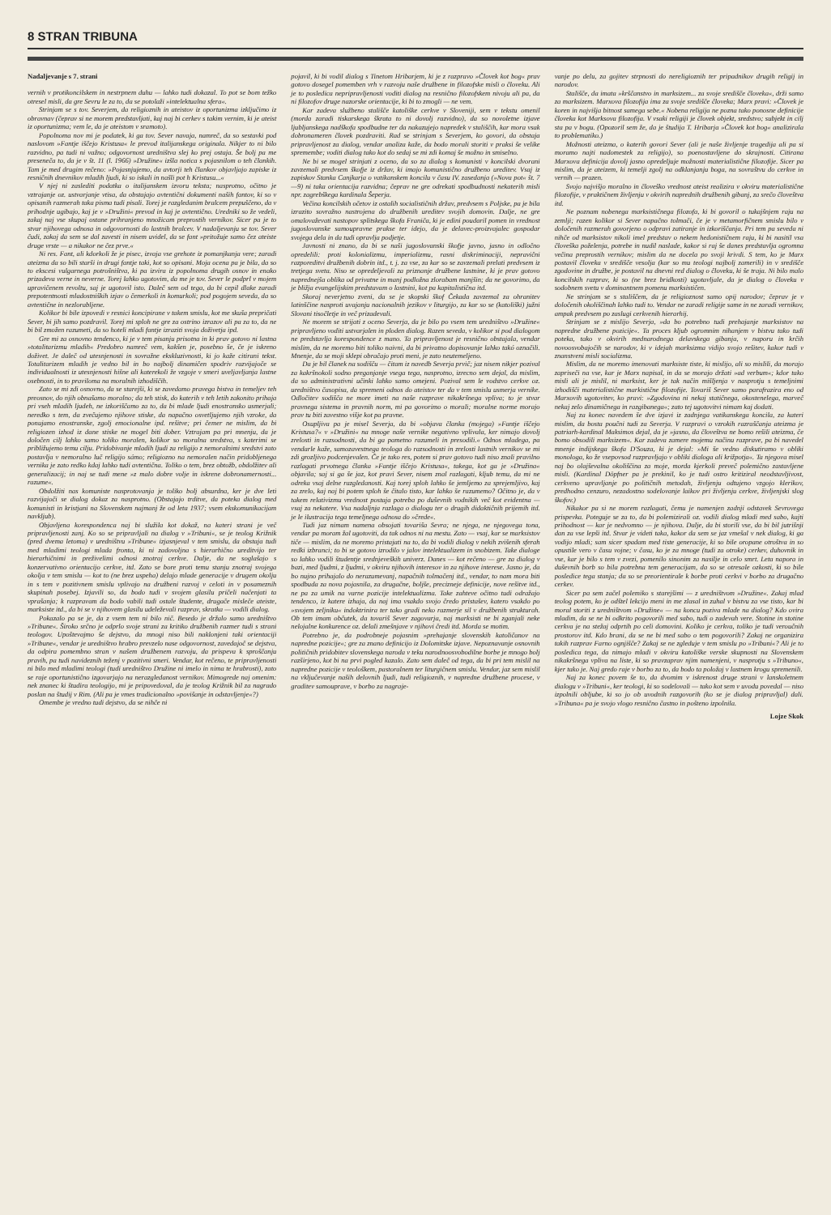8 STRAN TRIBUNA
Nadaljevanje s 7. strani
vernih v protikoncilskem in nestrpnem duhu — lahko tudi dokazal. To pot se bom težko otresel misli, da gre Sevru le za to, da se potolaži »intelektualna sfera«.
Strinjam se s tov. Severjem, da religioznih in ateistov iz oportunizma izključimo iz obravnav (čeprav si ne morem predstavljati, kaj naj bi cerkev s takim vernim, ki je ateist iz oportunizma; vem le, da je ateistom v sramoto).
Popolnoma nov mi je podatek, ki ga tov. Sever navaja, namreč, da so sestavki pod naslovom »Fantje iščejo Kristusa« le prevod italijanskega originala. Nikjer to ni bilo razvidno, pa tudi ni važno; odgovornost uredništva slej ko prej ostaja. Še bolj pa me preseneča to, da je v št. 11 (l. 1966) »Družine« izšla notica s pojasnilom o teh člankih. Tam je med drugim rečeno: »Pojasnjujemo, da avtorji teh člankov objavljajo zapiske iz resničnih dnevnikov mladih ljudi, ki so iskali in našli pot h Kristusu...«
V njej ni zaslediti podatka o italijanskem izvoru teksta; nasprotno, očitno je vztrajanje oz. ustvarjanje vtisa, da obstajajo avtentični dokumenti naših fantov, ki so v opisanih razmerah taka pisma tudi pisali. Torej je razgledanim bralcem prepuščeno, da v prihodnje ugibajo, kaj je v »Družini« prevod in kaj je avtentično. Uredniki so že vedeli, zakaj naj vse skupaj ostane prihranjeno množicam preprostih vernikov. Sicer pa je to stvar njihovega odnosa in odgovornosti do lastnih bralcev. V nadaljevanju se tov. Sever čudi, zakaj da sem se dal zavesti in nisem uvidel, da se fant »pritožuje samo čez ateiste druge vrste — a nikakor ne čez prve.«
Ni res. Fant, ali kdorkoli že je pisec, izvaja vse grehote iz pomanjkanja vere; zaradi ateizma da so bili starši in drugi fantje taki, kot so opisani. Moja ocena pa je bila, da so to ekscesi vulgarnega potrošništva, ki pa izvira iz popolnoma drugih osnov in enako prizadeva verne in neverne. Torej lahko ugotovim, da me je tov. Sever le podprl v mojem upravičenem revoltu, saj je ugotovil isto. Daleč sem od tega, da bi cepil dlake zaradi prepotentnosti mladostniških izjav o čemerkoli in komurkoli; pod pogojem seveda, da so avtentične in nezlorabljene.
Kolikor bi bile izpovedi v resnici koncipirane v takem smislu, kot me skuša prepričati Sever, bi jih samo pozdravil. Torej mi sploh ne gre za ostrino izrazov ali pa za to, da ne bi bil zmožen razumeti, da so hoteli mladi fantje izraziti svoja doživetja ipd.
Gre mi za osnovno tendenco, ki je v tem pisanju prisotna in ki prav gotovo ni lastna »totalitarizmu mladih« Predobro namreč vem, kakšen je, posebno še, če je iskreno doživet. Je daleč od utesnjenosti in sovražne ekskluzivnosti, ki jo kaže citirani tekst. Totalitarizem mladih je vedno bil in bo najbolj dinamičen spodriv razvijajoče se individualnosti iz utesnjenosti hišne ali katerekoli že vzgoje v smeri uveljavljanja lastne osebnosti, in to praviloma na moralnih izhodiščih.
Zato se mi zdi osnovno, da se starejši, ki se zavedamo pravega bistva in temeljev teh preosnov, do njih obnašamo moralno; da teh stisk, do katerih v teh letih zakonito prihaja pri vseh mladih ljudeh, ne izkoriščamo za to, da bi mlade ljudi enostransko usmerjali; neredko s tem, da zvečujemo njihove stiske, da napačno osvetljujemo njih vzroke, da ponujamo enostranske, zgolj emocionalne ipd. rešitve; pri čemer ne mislim, da bi religiozen izhod iz dane stiske ne mogel biti dober. Vztrajam pa pri mnenju, da je določen cilj lahko samo toliko moralen, kolikor so moralna sredstva, s katerimi se približujemo temu cilju. Pridobivanje mladih ljudi za religijo z nemoralnimi sredstvi zato postavlja v nemoralno luč religijo sámo; religiozno na nemoralen način pridobljenega vernika je zato redko kdaj lahko tudi avtentična. Toliko o tem, brez obtožb, obdolžitev ali generalizacij; in naj se tudi mene »z malo dobre volje in iskrene dobronamernosti... razume«.
Obdolžiti nas komuniste nasprotovanja je toliko bolj absurdna, ker je dve leti razvijajoči se dialog dokaz za nasprotno. (Obstajajo trditve, da poteka dialog med komunisti in kristjani na Slovenskem najmanj že od leta 1937; vsem ekskomunikacijam navkljub).
Objavljena korespondenca naj bi služila kot dokaž, na kateri strani je več pripravljenosti zanj. Ko so se pripravljali na dialog v »Tribuni«, se je teolog Križnik (pred dvema letoma) v uredništvu »Tribune« izjasnjeval v tem smislu, da obstaja tudi med mladimi teologi mlada fronta, ki ni zadovoljna s hierarhično ureditvijo ter hierarhičnimi in preživelimi odnosi znotraj cerkve. Dalje, da ne soglašajo s konzervativno orientacijo cerkve, itd. Zato se bore proti temu stanju znotraj svojega okolja v tem smislu — kot to (ne brez uspeha) delajo mlade generacije v drugem okolju in s tem v pozitivnem smislu vplivajo na družbeni razvoj v celoti in v posameznih skupinah posebej. Izjavili so, da bodo tudi v svojem glasilu pričeli načenjati ta vprašanja; k razpravam da bodo vabili tudi ostale študente, drugače misleče ateiste, marksiste itd., da bi se v njihovem glasilu udeleževali razprav, skratka — vodili dialog.
Pokazalo pa se je, da z vsem tem ni bilo nič. Besedo je držalo samo uredništvo »Tribune«. Široko srčno je odprlo svoje strani za kritiko družbenih razmer tudi s strani teologov. Upoštevajmo še dejstvo, da mnogi niso bili naklonjeni taki orientaciji »Tribune«, vendar je uredništvo hrabro prevzelo nase odgovornost, zavedajoč se dejstva, da odpira pomembno stran v našem družbenem razvoju, da prispeva k sproščanju pravih, pa tudi navideznih teženj v pozitivni smeri. Vendar, kot rečeno, te pripravljenosti ni bilo med mladimi teologi (tudi uredništvo Družine ni imelo in nima te hrabrosti), zato se raje oportunistično izgovarjajo na nerazgledanost vernikov. Mimogrede naj omenim: nek znanec ki študira teologijo, mi je pripovedoval, da je teolog Križnik bil za nagrado poslan na študij v Rim. (Ali pa je vmes tradicionalno »povišanje in odstavljenje«?)
Omembe je vredno tudi dejstvo, da se nihče ni
pojavil, ki bi vodil dialog s Tinetom Hribarjem, ki je z razpravo »Človek kot bog« prav gotovo dosegel pomemben vrh v razvoju naše družbene in filozofske misli o človeku. Ali je to posledica nepripravljenosti voditi dialog na resnično filozofskem nivoju ali pa, da ni filozofov druge nazorske orientacije, ki bi to zmogli — ne vem.
Kar zadeva službeno stališče katoliške cerkve v Sloveniji, sem v tekstu omenil (morda zaradi tiskarskega škrata to ni dovolj razvidno), da so novoletne izjave ljubljanskega nadškofa spodbudne ter da nakazujejo napredek v stališčih, kar mora vsak dobronameren človek pozdraviti. Rad se strinjam s Severjem, ko govori, da obstaja pripravljenost za dialog, vendar analiza kaže, da bodo morali storiti v praksi še velike spremembe; voditi dialog tako kot do sedaj se mi zdi komaj še možno in smiselno.
Ne bi se mogel strinjati z oceno, da so za dialog s komunisti v koncilski dvorani zavzemali predvsem škofje iz držav, ki imajo komunistično družbeno ureditev. Vsaj iz zapiskov Stanka Canjkarja o vatikanskem koncilu v času IV. zasedanja (»Nova pot« št. 7—9) ni taka orientacija razvidna; čeprav ne gre odrekati spodbudnosti nekaterih misli npr. zagrebškega kardinala Šeperja.
Večina koncilskih očetov iz ostalih socialističnih držav, predvsem s Poljske, pa je bila izrazito sovražno nastrojena do družbenih ureditev svojih domovin. Dalje, ne gre omalovaževati nastopov splitskega škofa Franiča, ki je edini poudaril pomen in vrednost jugoslovanske samoupravne prakse ter idejo, da je delavec-proizvajalec gospodar svojega dela in da tudi opravlja podjetje.
Javnosti ni znano, da bi se naši jugoslovanski škofje javno, jasno in odločno opredelili: proti kolonializmu, imperializmu, rasni diskriminaciji, nepravični razporeditvi družbenih dobrin itd., t. j. za vse, za kar so se zavzemali prelati predvsem iz tretjega sveta. Niso se opredeljevali za priznanje družbene lastnine, ki je prav gotovo naprednejša oblika od privatne in manj podložna zlorabam manjšin; da ne govorimo, da je bližja evangelijskim predstavam o lastnini, kot pa kapitalistična itd.
Skoraj neverjetno zveni, da se je skopski škof Čekada zavzemal za ohranitev latinščine nasproti uvajanju nacionalnih jezikov v liturgijo, za kar so se (katoliški) južni Slovani tisočletje in več prizadevali.
Ne morem se strijati z oceno Severja, da je bilo po vsem tem uredništvo »Družine« pripravljeno voditi ustvarjalen in ploden dialog. Razen seveda, v kolikor si pod dialogom ne predstavlja korespondence z mano. Ta pripravljenost je resnično obstajala, vendar mislim, da ne moremo biti toliko naivni, da bi privatno dopisovanje lahko takó označili. Mnenje, da se moji sklepi obračajo proti meni, je zato neutemeljeno.
Da je bil članek na sodišču — čitam iz navedb Severja prvič; jaz nisem nikjer pozival za kakršnokoli sodno preganjanje vsega tega, nasprotno, izrecno sem dejal, da mislim, da so administrativni učinki lahko samo omejeni. Pozival sem le vodstvo cerkve oz. uredništvo časopisa, da spremeni odnos do ateistov ter da v tem smislu usmerja vernike. Odločitev sodišča ne more imeti na naše razprave nikakršnega vpliva; to je stvar pravnega sistema in pravnih norm, mi pa govorimo o morali; moralne norme morajo prav tu biti zavestno višje kot pa pravne.
Osupljiva pa je misel Severja, da bi »objava članka (mojega) »Fantje iščejo Kristusa?« v »Družini« na mnoge naše vernike negativno vplivala, ker nimajo dovolj zrelosti in razsodnosti, da bi ga pametno razumeli in presodili.« Odnos mladega, pa vendarle kaže, samozavestnega teologa do razsodnosti in zrelosti lastnih vernikov se mi zdi grozljivo podcenjevalen. Če je tako res, potem si prav gotovo tudi niso znali pravilno razlagati prvotnega članka »Fantje iščejo Kristusa«, takega, kot ga je »Družina« objavila; saj si ga še jaz, kot pravi Sever, nisem znal razlagati, kljub temu, da mi ne odreka vsaj delne razgledanosti. Kaj torej sploh lahko še jemljemo za sprejemljivo, kaj za zrelo, kaj naj bi potem sploh še čitalo tisto, kar lahko še razumemo? Očitno je, da v takem relativizmu vrednost postaja potreba po duševnih vodnikih več kot evidentna — vsaj za nekatere. Vsa nadaljnja razlaga o dialogu ter o drugih didaktičnih prijemih itd. je le ilustracija tega temeljnega odnosa do »črede«.
Tudi jaz nimam namena obsojati tovariša Sevra; ne njega, ne njegovega tona, vendar pa moram žal ugotoviti, da tak odnos ni na mestu. Zato — vsaj, kar se marksistov tiče — mislim, da ne moremo pristajati na to, da bi vodili dialog v nekih zvišenih sferah redki izbranci; to bi se gotovo izrodilo v jalov intelektualizem in snobizem. Take dialoge so lahko vodili študentje srednjeveških univerz. Danes — kot rečeno — gre za dialog v bazi, med ljudmi, z ljudmi, v okviru njihovih interesov in za njihove interese. Jasno je, da bo nujno prihajalo do nerazumevanj, napačnih tolmačenj itd., vendar, to nam mora biti spodbuda za nova pojasnila, za drugačne, boljše, precizneje definicije, nove rešitve itd., ne pa za umik na varne pozicije intelektualizma. Take zahteve očitno tudi odražajo tendenco, iz katere izhaja, da naj ima vsakdo svojo čredo pristašev, katero vsakdo po »svojem zeljniku« indoktrinira ter tako gradi neko razmerje sil v družbenih strukturah. Ob tem imam občutek, da tovariš Sever zagovarja, naj marksisti ne bi zganjali neke nelojalne konkurence oz. delali zmešnjave v njihovi čredi itd. Morda se motim.
Potrebno je, da podrobneje pojasnim »prehajanje slovenskih katoličanov na napredne pozicije«; gre za znano definicijo iz Dolomitske izjave. Nepoznavanje osnovnih političnih pridobitev slovenskega naroda v teku narodnoosvobodilne borbe je mnogo bolj razširjeno, kot bi na prvi pogled kazalo. Zato sem daleč od tega, da bi pri tem mislil na napredne pozicije v teološkem, pastoralnem ter liturgičnem smislu. Vendar, jaz sem mislil na vključevanje naših delovnih ljudi, tudi religioznih, v napredne družbene procese, v graditev samouprave, v borbo za nagraje-
vanje po delu, za gojitev strpnosti do nereligioznih ter pripadnikov drugih religij in narodov.
Stališče, da imata »krščanstvo in marksizem... za svoje središče človeka«, drži samo za marksizem. Marxova filozofija ima za svoje središče človeka; Marx pravi: »Človek je koren in najvišja bitnost samega sebe.« Nobena religija ne pozna tako ponosne definicije človeka kot Marksova filozofija. V vsaki religiji je človek objekt, sredstvo; subjekt in cilj sta pa v bogu. (Opozoril sem že, da je študija T. Hribarja »Človek kot bog« analizirala to problematiko.)
Možnosti ateizma, o katerih govori Sever (ali je naše življenje tragedija ali pa si moramo najti nadomestek za religijo), so poenostavljene do skrajnosti. Citirana Marxova definicija dovolj jasno opredeljuje možnosti materialistične filozofije. Sicer pa mislim, da je ateizem, ki temelji zgolj na odklanjanju boga, na sovraštvu do cerkve in vernih — prazen.
Svojo najvišjo moralno in človeško vrednost ateist realizira v okviru materialistične filozofije, v praktičnem življenju v okvirih naprednih družbenih gibanj, za srečo človeštva itd.
Ne poznam nobenega marksističnega filozofa, ki bi govoril o tukajšnjem raju na zemlji; razen kolikor si Sever napačno tolmači, če je v metamorfičnem smislu bilo v določenih razmerah govorjeno o odpravi zatiranje in izkoriščanja. Pri tem pa seveda ni nihče od marksistov nikoli imel predstav o nekem hedonističnem raju, ki bi nasitil vsa človeška poželenja, potrebe in nudil naslade, kakor si raj še danes predstavlja ogromna večina preprostih vernikov; mislim da ne docela po svoji krivdi. S tem, ko je Marx postavil človeka v središče vesolja (kar so mu teologi najbolj zamerili) in v središče zgodovine in družbe, je postavil na dnevni red dialog o človeku, ki še traja. Ni bilo malo koncilskih razprav, ki so (ne brez bridkosti) ugotavljale, da je dialog o človeku v sodobnem svetu v dominantnem pomenu marksističen.
Ne strinjam se s stališčem, da je religioznost samo opij narodov; čeprav je v določenih okoliščinah lahko tudi to. Vendar ne zaradi religije same in ne zaradi vernikov, ampak predvsem po zaslugi cerkvenih hierarhij.
Strinjam se z mislijo Severja, »da bo potrebno tudi prehajanje marksistov na napredne družbene pozicije«. Ta proces kljub ogromnim nihanjem v bistvu tako tudi poteka, tako v okvirih mednarodnega delavskega gibanja, v naporu in krčih novoosvobajočih se narodov, ki v idejah marksizma vidijo svojo rešitev, kakor tudi v znanstveni misli socializma.
Mislim, da ne moremo imenovati marksiste tiste, ki mislijo, ali so mislili, da morajo zapriseči na vse, kar je Marx napisal, in da se morajo držati »ad verbum«; kdor tako misli ali je mislil, ni marksist, ker je tak način mišljenja v nasprotju s temeljnimi izhodišči materialistične markistične filozofije. Tovariš Sever samo parafrazira eno od Marxovih ugotovitev, ko pravi: »Zgodovina ni nekaj statičnega, okostenelega, marveč nekaj zelo dinamičnega in razgibanega«; zato tej ugotovitvi nimam kaj dodati.
Naj za konec navedem še dve izjavi iz zadnjega vatikanskega koncila, za kateri mislim, da bosta poučni tudi za Severja. V razpravi o vzrokih razraščanja ateizma je patriarh-kardinal Maksimos dejal, da je »jasno, da človeštva ne bomo rešili ateizma, če bomo obsodili marksizem«. Kar zadeva zamere mojemu načinu razprave, pa bi navedel mnenje indijskega škofa D'Souza, ki je dejal: »Mi še vedno diskutiramo v obliki monologa, ko že vsepovsod razpravljajo v obliki dialoga ali križpotja«. Ta njegova misel naj bo olajševalna okoliščina za moje, morda kjerkoli preveč polemično zastavljene misli. (Kardinal Döpfner pa je prekinil, ko je tudi ostro kritiziral neodstavljivost, cerkveno upravljanje po političnih metodah, življenju odtujeno vzgojo klerikov, predhodno cenzuro, nezadostno sodelovanje laikov pri življenju cerkve, življenjski slog škofov.)
Nikakor pa si ne morem razlagati, čemu je namenjen zadnji odstavek Sevrovega prispevka. Poteguje se za to, da bi polemizirali oz. vodili dialog mladi med sabo, kajti prihodnost — kar je nedvomno — je njihova. Dalje, da bi storili vse, da bi bil jutrišnji dan za vse lepši itd. Stvar je videti taka, kakor da sem se jaz vmešal v nek dialog, ki ga vodijo mladi; sam sicer spadam med tiste generacije, ki so bile oropane otroštva in so opustile vero v času vojne; v času, ko je za mnoge (tudi za otroke) cerkev, duhovnik in vse, kar je bilo s tem v zvezi, pomenilo sinonim za nasilje in celo smrt. Leta napora in duševnih borb so bila potrebna tem generacijam, da so se otresale ozkosti, ki so bile posledice tega stanja; da so se preorientirale k borbe proti cerkvi v borbo za drugačno cerkev.
Sicer pa sem začel polemiko s starejšimi — z uredništvom »Družine«. Zakaj mlad teolog potem, ko je odštel lekcijo meni in me zlasal in zuhal v bistvu za vse tisto, kar bi moral storiti z uredništvom »Družine« — na koncu poziva mlade na dialog? Kdo ovira mladim, da se ne bi odkrito pogovorili med sabo, tudi o zadevah vere. Stotine in stotine cerkva je na stežaj odprtih po celi domovini. Koliko je cerkva, toliko je tudi veroučnih prostorov itd. Kdo brani, da se ne bi med sabo o tem pogovorili? Zakaj ne organizira takih razprav Farno ognjišče? Zakaj se ne zgleduje v tem smislu po »Tribuni«? Ali je to posledica tega, da nimajo mladi v okviru katoliške verske skupnosti na Slovenskem nikakršnega vpliva na liste, ki so pravzaprav njim namenjeni, v nasprotju s »Tribuno«, kjer tako je. Naj gredo raje v borbo za to, da bodo ta položaj v lastnem krogu spremenili.
Naj za konec povem še to, da dvomim v iskrenost druge strani v lanskoletnem dialogu v »Tribuni«, ker teologi, ki so sodelovali — tako kot sem v uvodu povedal — niso izpolnili obljube, ki so jo ob uvodnih razgovorih (ko se je dialog pripravljal) dali. »Tribuna« pa je svojo vlogo resnično častno in pošteno izpolnila.
Lojze Skok